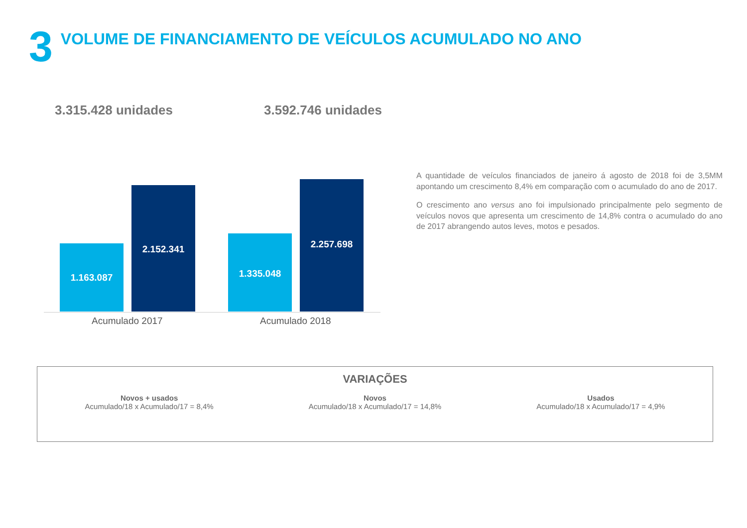3
VOLUME DE FINANCIAMENTO DE VEÍCULOS ACUMULADO NO ANO
3.315.428 unidades 3.592.746 unidades
1.163.087 2.152.341 1.335.048 2.257.698
Acumulado 2017 Acumulado 2018
A quantidade de veículos financiados de janeiro á agosto de 2018 foi de 3,5MM apontando um crescimento 8,4% em comparação com o acumulado do ano de 2017.
O crescimento ano versus ano foi impulsionado principalmente pelo segmento de veículos novos que apresenta um crescimento de 14,8% contra o acumulado do ano de 2017 abrangendo autos leves, motos e pesados.
VARIAÇÕES
Novos + usados
Acumulado/18 x Acumulado/17 = 8,4%
Novos
Acumulado/18 x Acumulado/17 = 14,8%
Usados
Acumulado/18 x Acumulado/17 = 4,9%